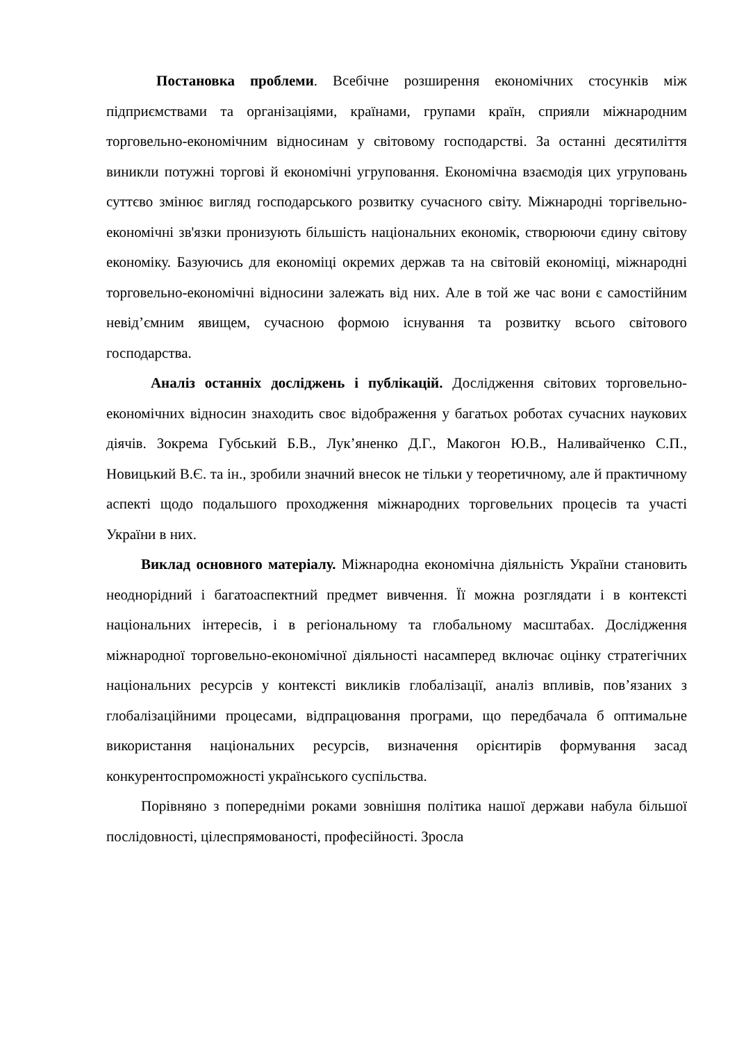Постановка проблеми. Всебічне розширення економічних стосунків між підприємствами та організаціями, країнами, групами країн, сприяли міжнародним торговельно-економічним відносинам у світовому господарстві. За останні десятиліття виникли потужні торгові й економічні угруповання. Економічна взаємодія цих угруповань суттєво змінює вигляд господарського розвитку сучасного світу. Міжнародні торгівельно-економічні зв'язки пронизують більшість національних економік, створюючи єдину світову економіку. Базуючись для економіці окремих держав та на світовій економіці, міжнародні торговельно-економічні відносини залежать від них. Але в той же час вони є самостійним невід’ємним явищем, сучасною формою існування та розвитку всього світового господарства.
Аналіз останніх досліджень і публікацій. Дослідження світових торговельно-економічних відносин знаходить своє відображення у багатьох роботах сучасних наукових діячів. Зокрема Губський Б.В., Лук’яненко Д.Г., Макогон Ю.В., Наливайченко С.П., Новицький В.Є. та ін., зробили значний внесок не тільки у теоретичному, але й практичному аспекті щодо подальшого проходження міжнародних торговельних процесів та участі України в них.
Виклад основного матеріалу. Міжнародна економічна діяльність України становить неоднорідний і багатоаспектний предмет вивчення. Її можна розглядати і в контексті національних інтересів, і в регіональному та глобальному масштабах. Дослідження міжнародної торговельно-економічної діяльності насамперед включає оцінку стратегічних національних ресурсів у контексті викликів глобалізації, аналіз впливів, пов’язаних з глобалізаційними процесами, відпрацювання програми, що передбачала б оптимальне використання національних ресурсів, визначення орієнтирів формування засад конкурентоспроможності українського суспільства.
Порівняно з попередніми роками зовнішня політика нашої держави набула більшої послідовності, цілеспрямованості, професійності. Зросла